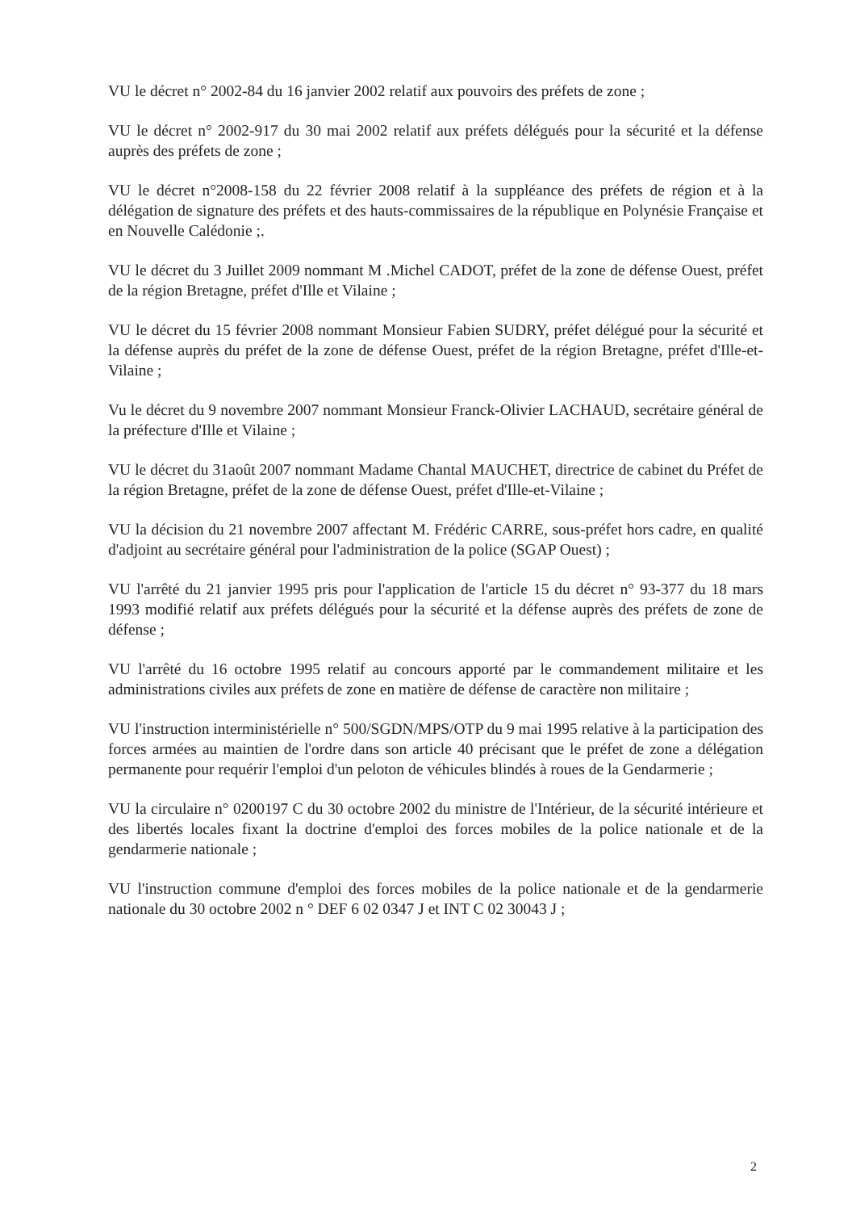VU le décret n° 2002-84 du 16 janvier 2002 relatif aux pouvoirs des préfets de zone ;
VU le décret n° 2002-917 du 30 mai 2002 relatif aux préfets délégués pour la sécurité et la défense auprès des préfets de zone ;
VU le décret n°2008-158 du 22 février 2008 relatif à la suppléance des préfets de région et à la délégation de signature des préfets et des hauts-commissaires de la république en Polynésie Française et en Nouvelle Calédonie ;.
VU le décret du 3 Juillet 2009 nommant M .Michel CADOT, préfet de la zone de défense Ouest, préfet de la région Bretagne, préfet d'Ille et Vilaine ;
VU le décret du 15 février 2008 nommant Monsieur Fabien SUDRY, préfet délégué pour la sécurité et la défense auprès du préfet de la zone de défense Ouest, préfet de la région Bretagne, préfet d'Ille-et-Vilaine ;
Vu le décret du 9 novembre 2007 nommant Monsieur Franck-Olivier LACHAUD, secrétaire général de la préfecture d'Ille et Vilaine ;
VU le décret du 31août 2007 nommant Madame Chantal MAUCHET, directrice de cabinet du Préfet de la région Bretagne, préfet de la zone de défense Ouest, préfet d'Ille-et-Vilaine ;
VU la décision du 21 novembre 2007 affectant M. Frédéric CARRE, sous-préfet hors cadre, en qualité d'adjoint au secrétaire général pour l'administration de la police (SGAP Ouest) ;
VU l'arrêté du 21 janvier 1995 pris pour l'application de l'article 15 du décret n° 93-377 du 18 mars 1993 modifié relatif aux préfets délégués pour la sécurité et la défense auprès des préfets de zone de défense ;
VU l'arrêté du 16 octobre 1995 relatif au concours apporté par le commandement militaire et les administrations civiles aux préfets de zone en matière de défense de caractère non militaire ;
VU l'instruction interministérielle n° 500/SGDN/MPS/OTP du 9 mai 1995 relative à la participation des forces armées au maintien de l'ordre dans son article 40 précisant que le préfet de zone a délégation permanente pour requérir l'emploi d'un peloton de véhicules blindés à roues de la Gendarmerie ;
VU la circulaire n° 0200197 C du 30 octobre 2002 du ministre de l'Intérieur, de la sécurité intérieure et des libertés locales fixant la doctrine d'emploi des forces mobiles de la police nationale et de la gendarmerie nationale ;
VU l'instruction commune d'emploi des forces mobiles de la police nationale et de la gendarmerie nationale du 30 octobre 2002 n ° DEF 6 02 0347 J et INT C 02 30043 J ;
2